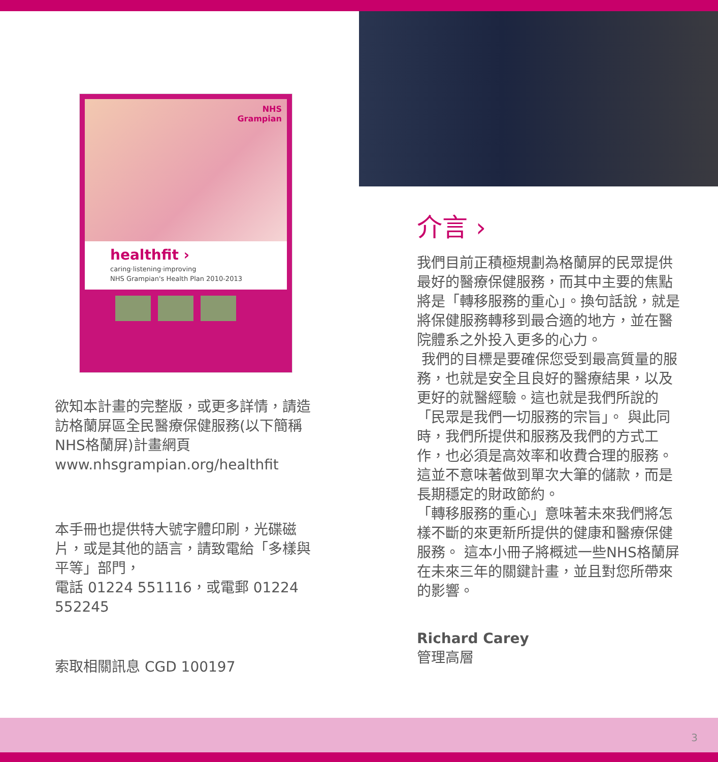NHS
Grampian
healthfit ›
caring·listening·improving
NHS Grampian's Health Plan 2010-2013
欲知本計畫的完整版，或更多詳情，請造訪格蘭屏區全民醫療保健服務(以下簡稱NHS格蘭屏)計畫網頁 www.nhsgrampian.org/healthfit
本手冊也提供特大號字體印刷，光碟磁片，或是其他的語言，請致電給「多樣與平等」部門，
電話 01224 551116，或電郵 01224 552245
索取相關訊息 CGD 100197
介言 ›
我們目前正積極規劃為格蘭屏的民眾提供最好的醫療保健服務，而其中主要的焦點將是「轉移服務的重心」。換句話說，就是將保健服務轉移到最合適的地方，並在醫院體系之外投入更多的心力。
我們的目標是要確保您受到最高質量的服務，也就是安全且良好的醫療結果，以及更好的就醫經驗。這也就是我們所說的「民眾是我們一切服務的宗旨」。 與此同時，我們所提供和服務及我們的方式工作，也必須是高效率和收費合理的服務。 這並不意味著做到單次大筆的儲款，而是長期穩定的財政節約。
「轉移服務的重心」意味著未來我們將怎樣不斷的來更新所提供的健康和醫療保健服務。 這本小冊子將概述一些NHS格蘭屏在未來三年的關鍵計畫，並且對您所帶來的影響。
Richard Carey
管理高層
3